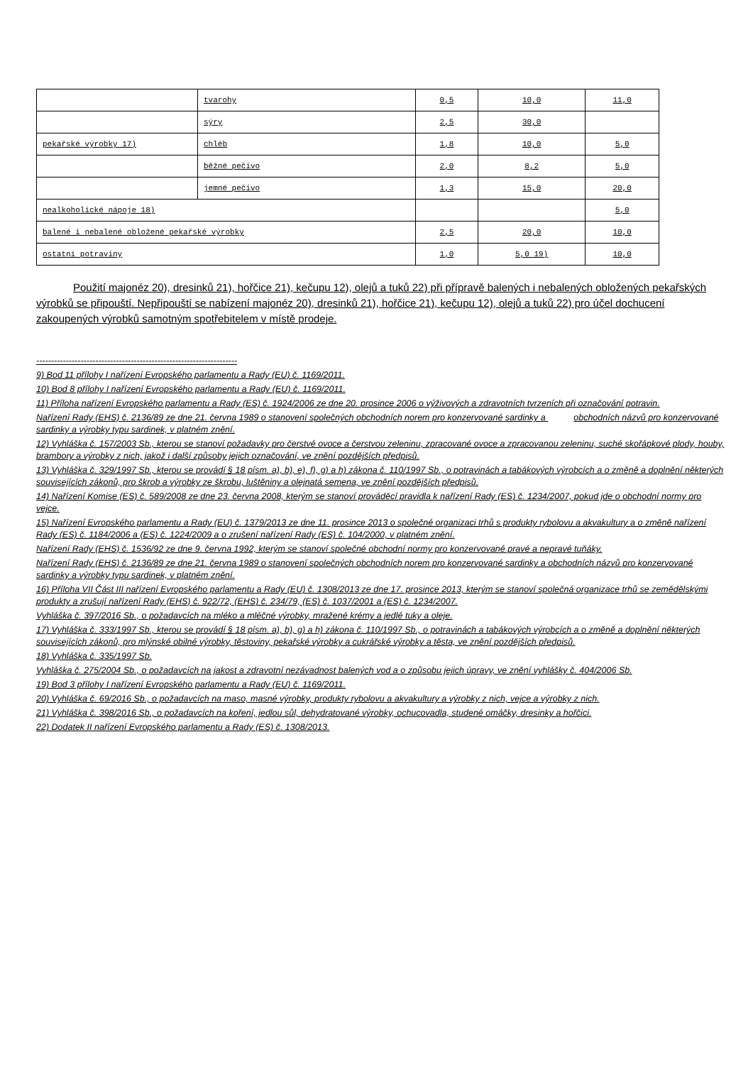| | tvarohy | 0,5 | 10,0 | 11,0 |
| | sýry | 2,5 | 30,0 | |
| pekařské výrobky 17) | chléb | 1,8 | 10,0 | 5,0 |
| | běžné pečivo | 2,0 | 8,2 | 5,0 |
| | jemné pečivo | 1,3 | 15,0 | 20,0 |
| nealkoholické nápoje 18) | | | | 5,0 |
| balené i nebalené obložené pekařské výrobky | | 2,5 | 20,0 | 10,0 |
| ostatní potraviny | | 1,0 | 5,0 19) | 10,0 |
Použití majonéz 20), dresinků 21), hořčice 21), kečupu 12), olejů a tuků 22) při přípravě balených i nebalených obložených pekařských výrobků se připouští. Nepřipouští se nabízení majonéz 20), dresinků 21), hořčice 21), kečupu 12), olejů a tuků 22) pro účel dochucení zakoupených výrobků samotným spotřebitelem v místě prodeje.
--------------------------------------------------------------------
9) Bod 11 přílohy I nařízení Evropského parlamentu a Rady (EU) č. 1169/2011.
10) Bod 8 přílohy I nařízení Evropského parlamentu a Rady (EU) č. 1169/2011.
11) Příloha nařízení Evropského parlamentu a Rady (ES) č. 1924/2006 ze dne 20. prosince 2006 o výživových a zdravotních tvrzeních při označování potravin.
Nařízení Rady (EHS) č. 2136/89 ze dne 21. června 1989 o stanovení společných obchodních norem pro konzervované sardinky a obchodních názvů pro konzervované sardinky a výrobky typu sardinek, v platném znění.
12) Vyhláška č. 157/2003 Sb., kterou se stanoví požadavky pro čerstvé ovoce a čerstvou zeleninu, zpracované ovoce a zpracovanou zeleninu, suché skořápkové plody, houby, brambory a výrobky z nich, jakož i další způsoby jejich označování, ve znění pozdějších předpisů.
13) Vyhláška č. 329/1997 Sb., kterou se provádí § 18 písm. a), b), e), f), g) a h) zákona č. 110/1997 Sb., o potravinách a tabákových výrobcích a o změně a doplnění některých souvisejících zákonů, pro škrob a výrobky ze škrobu, luštěniny a olejnatá semena, ve znění pozdějších předpisů.
14) Nařízení Komise (ES) č. 589/2008 ze dne 23. června 2008, kterým se stanoví prováděcí pravidla k nařízení Rady (ES) č. 1234/2007, pokud jde o obchodní normy pro vejce.
15) Nařízení Evropského parlamentu a Rady (EU) č. 1379/2013 ze dne 11. prosince 2013 o společné organizaci trhů s produkty rybolovu a akvakultury a o změně nařízení Rady (ES) č. 1184/2006 a (ES) č. 1224/2009 a o zrušení nařízení Rady (ES) č. 104/2000, v platném znění.
Nařízení Rady (EHS) č. 1536/92 ze dne 9. června 1992, kterým se stanoví společné obchodní normy pro konzervované pravé a nepravé tuňáky.
Nařízení Rady (EHS) č. 2136/89 ze dne 21. června 1989 o stanovení společných obchodních norem pro konzervované sardinky a obchodních názvů pro konzervované sardinky a výrobky typu sardinek, v platném znění.
16) Příloha VII Část III nařízení Evropského parlamentu a Rady (EU) č. 1308/2013 ze dne 17. prosince 2013, kterým se stanoví společná organizace trhů se zemědělskými produkty a zrušují nařízení Rady (EHS) č. 922/72, (EHS) č. 234/79, (ES) č. 1037/2001 a (ES) č. 1234/2007.
Vyhláška č. 397/2016 Sb., o požadavcích na mléko a mléčné výrobky, mražené krémy a jedlé tuky a oleje.
17) Vyhláška č. 333/1997 Sb., kterou se provádí § 18 písm. a), b), g) a h) zákona č. 110/1997 Sb., o potravinách a tabákových výrobcích a o změně a doplnění některých souvisejících zákonů, pro mlýnské obilné výrobky, těstoviny, pekařské výrobky a cukrářské výrobky a těsta, ve znění pozdějších předpisů.
18) Vyhláška č. 335/1997 Sb.
Vyhláška č. 275/2004 Sb., o požadavcích na jakost a zdravotní nezávadnost balených vod a o způsobu jejich úpravy, ve znění vyhlášky č. 404/2006 Sb.
19) Bod 3 přílohy I nařízení Evropského parlamentu a Rady (EU) č. 1169/2011.
20) Vyhláška č. 69/2016 Sb., o požadavcích na maso, masné výrobky, produkty rybolovu a akvakultury a výrobky z nich, vejce a výrobky z nich.
21) Vyhláška č. 398/2016 Sb., o požadavcích na koření, jedlou sůl, dehydratované výrobky, ochucovadla, studené omáčky, dresinky a hořčici.
22) Dodatek II nařízení Evropského parlamentu a Rady (ES) č. 1308/2013.